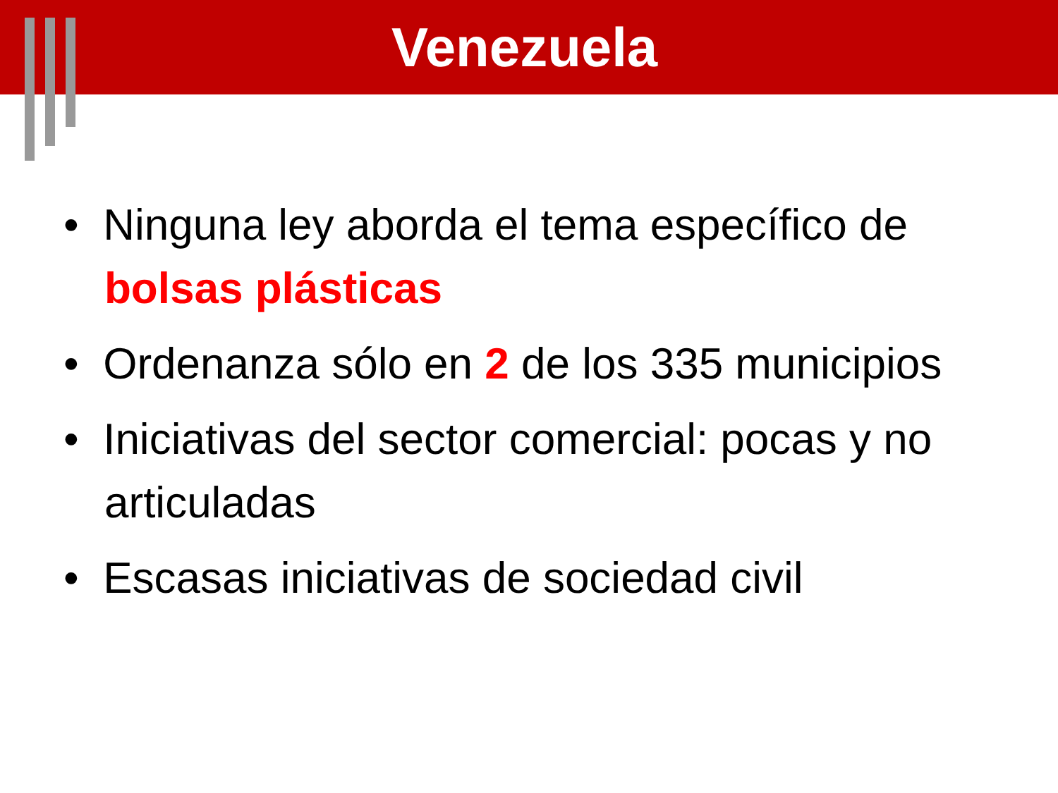Venezuela
• Ninguna ley aborda el tema específico de bolsas plásticas
• Ordenanza sólo en 2 de los 335 municipios
• Iniciativas del sector comercial: pocas y no articuladas
• Escasas iniciativas de sociedad civil